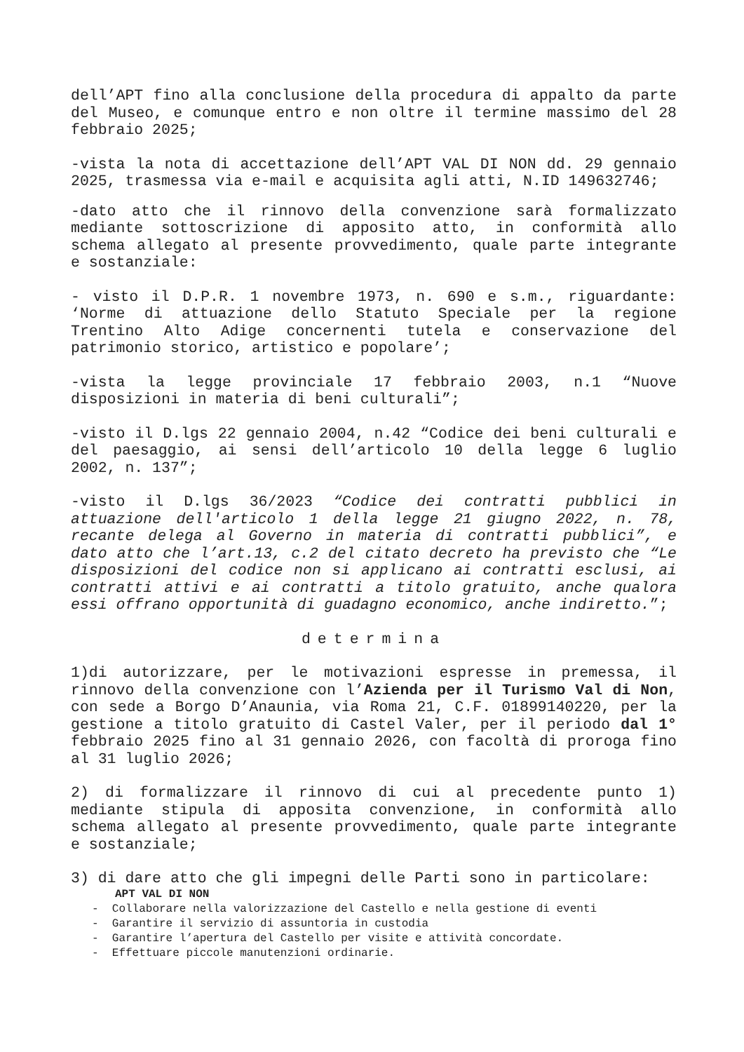dell’APT fino alla conclusione della procedura di appalto da parte del Museo, e comunque entro e non oltre il termine massimo del 28 febbraio 2025;
-vista la nota di accettazione dell’APT VAL DI NON dd. 29 gennaio 2025, trasmessa via e-mail e acquisita agli atti, N.ID 149632746;
-dato atto che il rinnovo della convenzione sarà formalizzato mediante sottoscrizione di apposito atto, in conformità allo schema allegato al presente provvedimento, quale parte integrante e sostanziale:
- visto il D.P.R. 1 novembre 1973, n. 690 e s.m., riguardante: ‘Norme di attuazione dello Statuto Speciale per la regione Trentino Alto Adige concernenti tutela e conservazione del patrimonio storico, artistico e popolare’;
-vista la legge provinciale 17 febbraio 2003, n.1 “Nuove disposizioni in materia di beni culturali”;
-visto il D.lgs 22 gennaio 2004, n.42 “Codice dei beni culturali e del paesaggio, ai sensi dell’articolo 10 della legge 6 luglio 2002, n. 137”;
-visto il D.lgs 36/2023 “Codice dei contratti pubblici in attuazione dell'articolo 1 della legge 21 giugno 2022, n. 78, recante delega al Governo in materia di contratti pubblici”, e dato atto che l’art.13, c.2 del citato decreto ha previsto che “Le disposizioni del codice non si applicano ai contratti esclusi, ai contratti attivi e ai contratti a titolo gratuito, anche qualora essi offrano opportunità di guadagno economico, anche indiretto.”;
determina
1)di autorizzare, per le motivazioni espresse in premessa, il rinnovo della convenzione con l’Azienda per il Turismo Val di Non, con sede a Borgo D’Anaunia, via Roma 21, C.F. 01899140220, per la gestione a titolo gratuito di Castel Valer, per il periodo dal 1° febbraio 2025 fino al 31 gennaio 2026, con facoltà di proroga fino al 31 luglio 2026;
2) di formalizzare il rinnovo di cui al precedente punto 1) mediante stipula di apposita convenzione, in conformità allo schema allegato al presente provvedimento, quale parte integrante e sostanziale;
3) di dare atto che gli impegni delle Parti sono in particolare:
APT VAL DI NON
- Collaborare nella valorizzazione del Castello e nella gestione di eventi
- Garantire il servizio di assuntoria in custodia
- Garantire l’apertura del Castello per visite e attività concordate.
- Effettuare piccole manutenzioni ordinarie.